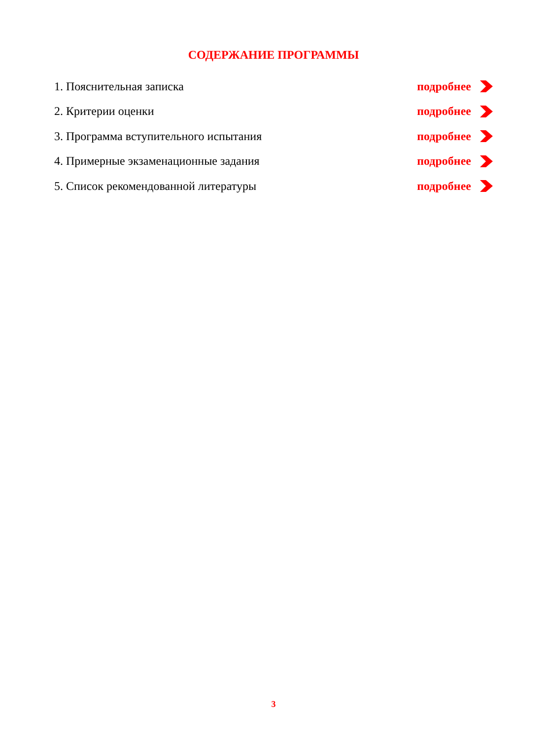СОДЕРЖАНИЕ ПРОГРАММЫ
1. Пояснительная записка подробнее
2. Критерии оценки подробнее
3. Программа вступительного испытания подробнее
4. Примерные экзаменационные задания подробнее
5. Список рекомендованной литературы подробнее
3